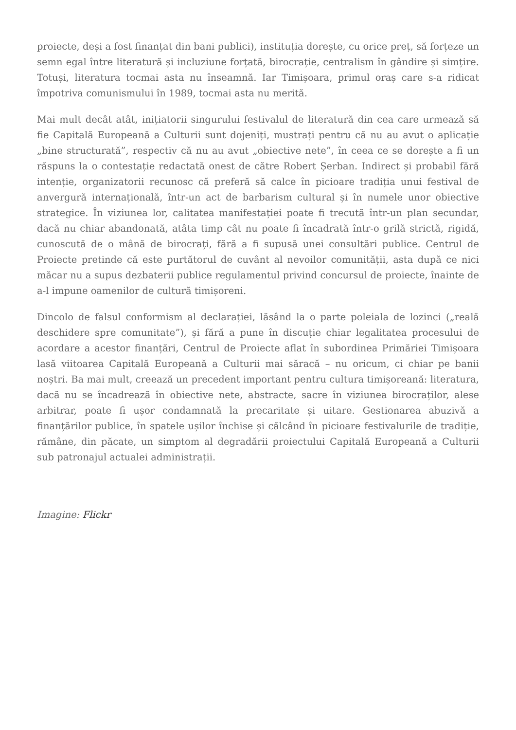proiecte, deși a fost finanțat din bani publici), instituția dorește, cu orice preț, să forțeze un semn egal între literatură și incluziune forțată, birocrație, centralism în gândire și simțire. Totuși, literatura tocmai asta nu înseamnă. Iar Timișoara, primul oraș care s-a ridicat împotriva comunismului în 1989, tocmai asta nu merită.
Mai mult decât atât, inițiatorii singurului festivalul de literatură din cea care urmează să fie Capitală Europeană a Culturii sunt dojeniți, mustrați pentru că nu au avut o aplicație „bine structurată”, respectiv că nu au avut „obiective nete”, în ceea ce se dorește a fi un răspuns la o contestație redactată onest de către Robert Șerban. Indirect și probabil fără intenție, organizatorii recunosc că preferă să calce în picioare tradiția unui festival de anvergură internațională, într-un act de barbarism cultural și în numele unor obiective strategice. În viziunea lor, calitatea manifestației poate fi trecută într-un plan secundar, dacă nu chiar abandonată, atâta timp cât nu poate fi încadrată într-o grilă strictă, rigidă, cunoscută de o mână de birocrați, fără a fi supusă unei consultări publice. Centrul de Proiecte pretinde că este purtătorul de cuvânt al nevoilor comunității, asta după ce nici măcar nu a supus dezbaterii publice regulamentul privind concursul de proiecte, înainte de a-l impune oamenilor de cultură timișoreni.
Dincolo de falsul conformism al declarației, lăsând la o parte poleiala de lozinci („reală deschidere spre comunitate”), și fără a pune în discuție chiar legalitatea procesului de acordare a acestor finanțări, Centrul de Proiecte aflat în subordinea Primăriei Timișoara lasă viitoarea Capitală Europeană a Culturii mai săracă – nu oricum, ci chiar pe banii noștri. Ba mai mult, creează un precedent important pentru cultura timișoreană: literatura, dacă nu se încadrează în obiective nete, abstracte, sacre în viziunea birocraților, alese arbitrar, poate fi ușor condamnată la precaritate și uitare. Gestionarea abuzivă a finanțărilor publice, în spatele ușilor închise și călcând în picioare festivalurile de tradiție, rămâne, din păcate, un simptom al degradării proiectului Capitală Europeană a Culturii sub patronajul actualei administrații.
Imagine: Flickr